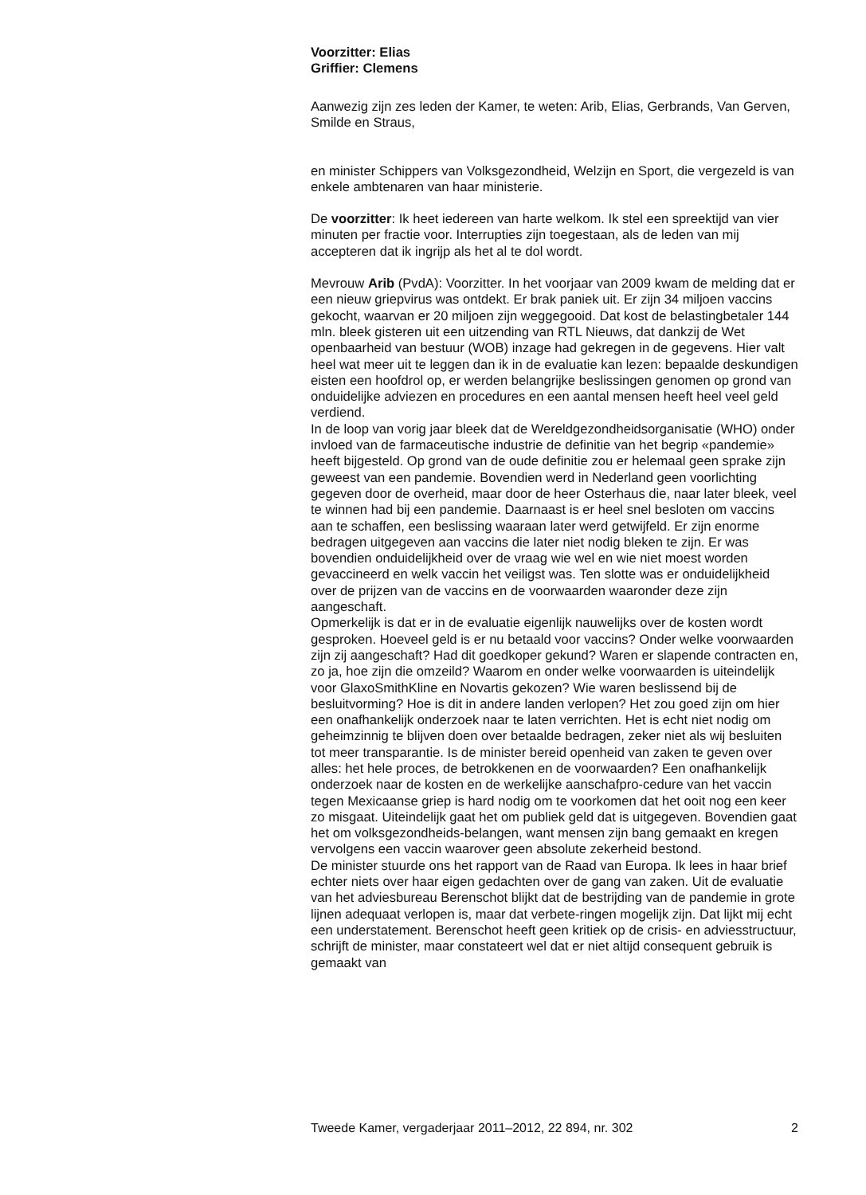Voorzitter: Elias
Griffier: Clemens
Aanwezig zijn zes leden der Kamer, te weten: Arib, Elias, Gerbrands, Van Gerven, Smilde en Straus,
en minister Schippers van Volksgezondheid, Welzijn en Sport, die vergezeld is van enkele ambtenaren van haar ministerie.
De voorzitter: Ik heet iedereen van harte welkom. Ik stel een spreektijd van vier minuten per fractie voor. Interrupties zijn toegestaan, als de leden van mij accepteren dat ik ingrijp als het al te dol wordt.
Mevrouw Arib (PvdA): Voorzitter. In het voorjaar van 2009 kwam de melding dat er een nieuw griepvirus was ontdekt. Er brak paniek uit. Er zijn 34 miljoen vaccins gekocht, waarvan er 20 miljoen zijn weggegooid. Dat kost de belastingbetaler 144 mln. bleek gisteren uit een uitzending van RTL Nieuws, dat dankzij de Wet openbaarheid van bestuur (WOB) inzage had gekregen in de gegevens. Hier valt heel wat meer uit te leggen dan ik in de evaluatie kan lezen: bepaalde deskundigen eisten een hoofdrol op, er werden belangrijke beslissingen genomen op grond van onduidelijke adviezen en procedures en een aantal mensen heeft heel veel geld verdiend.
In de loop van vorig jaar bleek dat de Wereldgezondheidsorganisatie (WHO) onder invloed van de farmaceutische industrie de definitie van het begrip «pandemie» heeft bijgesteld. Op grond van de oude definitie zou er helemaal geen sprake zijn geweest van een pandemie. Bovendien werd in Nederland geen voorlichting gegeven door de overheid, maar door de heer Osterhaus die, naar later bleek, veel te winnen had bij een pandemie. Daarnaast is er heel snel besloten om vaccins aan te schaffen, een beslissing waaraan later werd getwijfeld. Er zijn enorme bedragen uitgegeven aan vaccins die later niet nodig bleken te zijn. Er was bovendien onduidelijkheid over de vraag wie wel en wie niet moest worden gevaccineerd en welk vaccin het veiligst was. Ten slotte was er onduidelijkheid over de prijzen van de vaccins en de voorwaarden waaronder deze zijn aangeschaft.
Opmerkelijk is dat er in de evaluatie eigenlijk nauwelijks over de kosten wordt gesproken. Hoeveel geld is er nu betaald voor vaccins? Onder welke voorwaarden zijn zij aangeschaft? Had dit goedkoper gekund? Waren er slapende contracten en, zo ja, hoe zijn die omzeild? Waarom en onder welke voorwaarden is uiteindelijk voor GlaxoSmithKline en Novartis gekozen? Wie waren beslissend bij de besluitvorming? Hoe is dit in andere landen verlopen? Het zou goed zijn om hier een onafhankelijk onderzoek naar te laten verrichten. Het is echt niet nodig om geheimzinnig te blijven doen over betaalde bedragen, zeker niet als wij besluiten tot meer transparantie. Is de minister bereid openheid van zaken te geven over alles: het hele proces, de betrokkenen en de voorwaarden? Een onafhankelijk onderzoek naar de kosten en de werkelijke aanschafpro-cedure van het vaccin tegen Mexicaanse griep is hard nodig om te voorkomen dat het ooit nog een keer zo misgaat. Uiteindelijk gaat het om publiek geld dat is uitgegeven. Bovendien gaat het om volksgezondheids-belangen, want mensen zijn bang gemaakt en kregen vervolgens een vaccin waarover geen absolute zekerheid bestond.
De minister stuurde ons het rapport van de Raad van Europa. Ik lees in haar brief echter niets over haar eigen gedachten over de gang van zaken. Uit de evaluatie van het adviesbureau Berenschot blijkt dat de bestrijding van de pandemie in grote lijnen adequaat verlopen is, maar dat verbete-ringen mogelijk zijn. Dat lijkt mij echt een understatement. Berenschot heeft geen kritiek op de crisis- en adviesstructuur, schrijft de minister, maar constateert wel dat er niet altijd consequent gebruik is gemaakt van
Tweede Kamer, vergaderjaar 2011–2012, 22 894, nr. 302 2